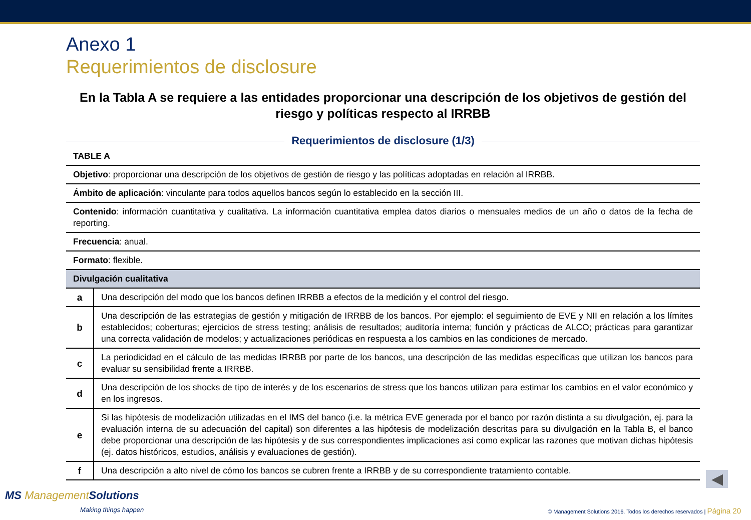Anexo 1
Requerimientos de disclosure
En la Tabla A se requiere a las entidades proporcionar una descripción de los objetivos de gestión del riesgo y políticas respecto al IRRBB
Requerimientos de disclosure (1/3)
| TABLE A | |
| Objetivo : proporcionar una descripción de los objetivos de gestión de riesgo y las políticas adoptadas en relación al IRRBB. | |
| Ámbito de aplicación : vinculante para todos aquellos bancos según lo establecido en la sección III. | |
| Contenido : información cuantitativa y cualitativa. La información cuantitativa emplea datos diarios o mensuales medios de un año o datos de la fecha de reporting. | |
| Frecuencia : anual. | |
| Formato : flexible. | |
| Divulgación cualitativa | |
| a | Una descripción del modo que los bancos definen IRRBB a efectos de la medición y el control del riesgo. |
| b | Una descripción de las estrategias de gestión y mitigación de IRRBB de los bancos. Por ejemplo: el seguimiento de EVE y NII en relación a los límites establecidos; coberturas; ejercicios de stress testing; análisis de resultados; auditoría interna; función y prácticas de ALCO; prácticas para garantizar una correcta validación de modelos; y actualizaciones periódicas en respuesta a los cambios en las condiciones de mercado. |
| c | La periodicidad en el cálculo de las medidas IRRBB por parte de los bancos, una descripción de las medidas específicas que utilizan los bancos para evaluar su sensibilidad frente a IRRBB. |
| d | Una descripción de los shocks de tipo de interés y de los escenarios de stress que los bancos utilizan para estimar los cambios en el valor económico y en los ingresos. |
| e | Si las hipótesis de modelización utilizadas en el IMS del banco (i.e. la métrica EVE generada por el banco por razón distinta a su divulgación, ej. para la evaluación interna de su adecuación del capital) son diferentes a las hipótesis de modelización descritas para su divulgación en la Tabla B, el banco debe proporcionar una descripción de las hipótesis y de sus correspondientes implicaciones así como explicar las razones que motivan dichas hipótesis (ej. datos históricos, estudios, análisis y evaluaciones de gestión). |
| f | Una descripción a alto nivel de cómo los bancos se cubren frente a IRRBB y de su correspondiente tratamiento contable. |
◀
MS Management Solutions
Making things happen
© Management Solutions 2016. Todos los derechos reservados | Página 20